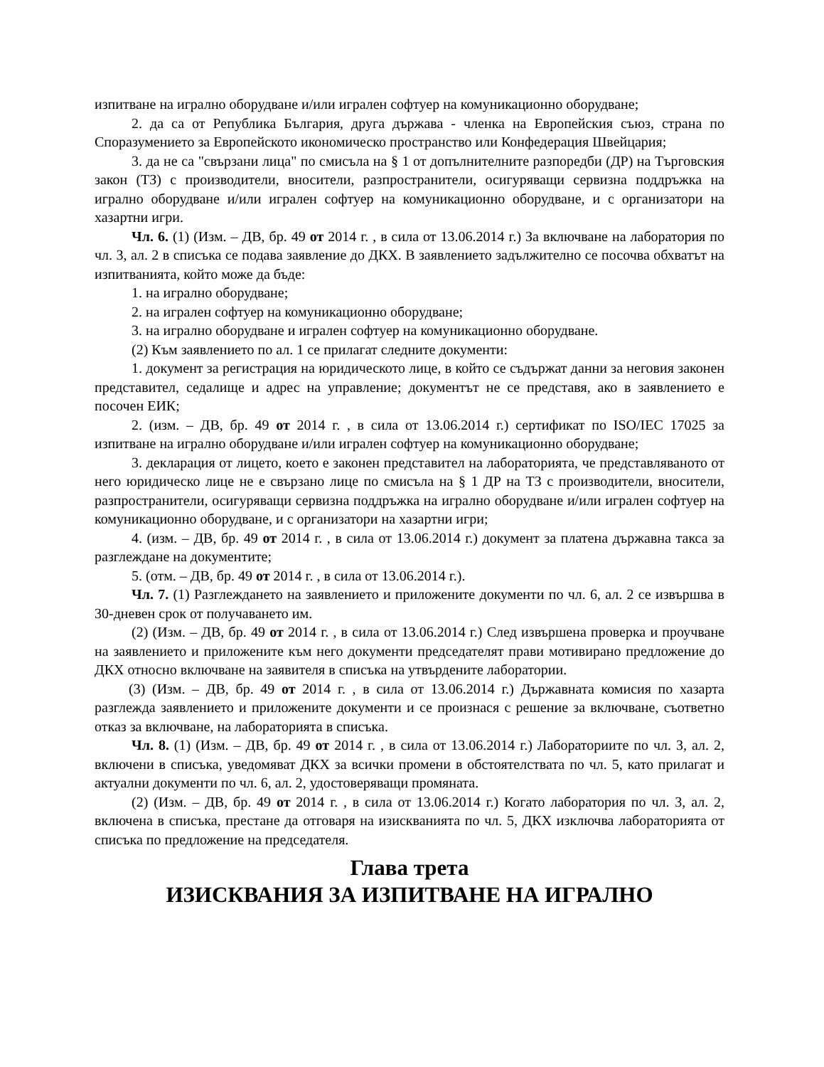изпитване на игрално оборудване и/или игрален софтуер на комуникационно оборудване;
2. да са от Република България, друга държава - членка на Европейския съюз, страна по Споразумението за Европейското икономическо пространство или Конфедерация Швейцария;
3. да не са "свързани лица" по смисъла на § 1 от допълнителните разпоредби (ДР) на Търговския закон (ТЗ) с производители, вносители, разпространители, осигуряващи сервизна поддръжка на игрално оборудване и/или игрален софтуер на комуникационно оборудване, и с организатори на хазартни игри.
Чл. 6. (1) (Изм. – ДВ, бр. 49 от 2014 г. , в сила от 13.06.2014 г.) За включване на лаборатория по чл. 3, ал. 2 в списъка се подава заявление до ДКХ. В заявлението задължително се посочва обхватът на изпитванията, който може да бъде:
1. на игрално оборудване;
2. на игрален софтуер на комуникационно оборудване;
3. на игрално оборудване и игрален софтуер на комуникационно оборудване.
(2) Към заявлението по ал. 1 се прилагат следните документи:
1. документ за регистрация на юридическото лице, в който се съдържат данни за неговия законен представител, седалище и адрес на управление; документът не се представя, ако в заявлението е посочен ЕИК;
2. (изм. – ДВ, бр. 49 от 2014 г. , в сила от 13.06.2014 г.) сертификат по ISO/IEC 17025 за изпитване на игрално оборудване и/или игрален софтуер на комуникационно оборудване;
3. декларация от лицето, което е законен представител на лабораторията, че представляваното от него юридическо лице не е свързано лице по смисъла на § 1 ДР на ТЗ с производители, вносители, разпространители, осигуряващи сервизна поддръжка на игрално оборудване и/или игрален софтуер на комуникационно оборудване, и с организатори на хазартни игри;
4. (изм. – ДВ, бр. 49 от 2014 г. , в сила от 13.06.2014 г.) документ за платена държавна такса за разглеждане на документите;
5. (отм. – ДВ, бр. 49 от 2014 г. , в сила от 13.06.2014 г.).
Чл. 7. (1) Разглеждането на заявлението и приложените документи по чл. 6, ал. 2 се извършва в 30-дневен срок от получаването им.
(2) (Изм. – ДВ, бр. 49 от 2014 г. , в сила от 13.06.2014 г.) След извършена проверка и проучване на заявлението и приложените към него документи председателят прави мотивирано предложение до ДКХ относно включване на заявителя в списъка на утвърдените лаборатории.
(3) (Изм. – ДВ, бр. 49 от 2014 г. , в сила от 13.06.2014 г.) Държавната комисия по хазарта разглежда заявлението и приложените документи и се произнася с решение за включване, съответно отказ за включване, на лабораторията в списъка.
Чл. 8. (1) (Изм. – ДВ, бр. 49 от 2014 г. , в сила от 13.06.2014 г.) Лабораториите по чл. 3, ал. 2, включени в списъка, уведомяват ДКХ за всички промени в обстоятелствата по чл. 5, като прилагат и актуални документи по чл. 6, ал. 2, удостоверяващи промяната.
(2) (Изм. – ДВ, бр. 49 от 2014 г. , в сила от 13.06.2014 г.) Когато лаборатория по чл. 3, ал. 2, включена в списъка, престане да отговаря на изискванията по чл. 5, ДКХ изключва лабораторията от списъка по предложение на председателя.
Глава трета
ИЗИСКВАНИЯ ЗА ИЗПИТВАНЕ НА ИГРАЛНО